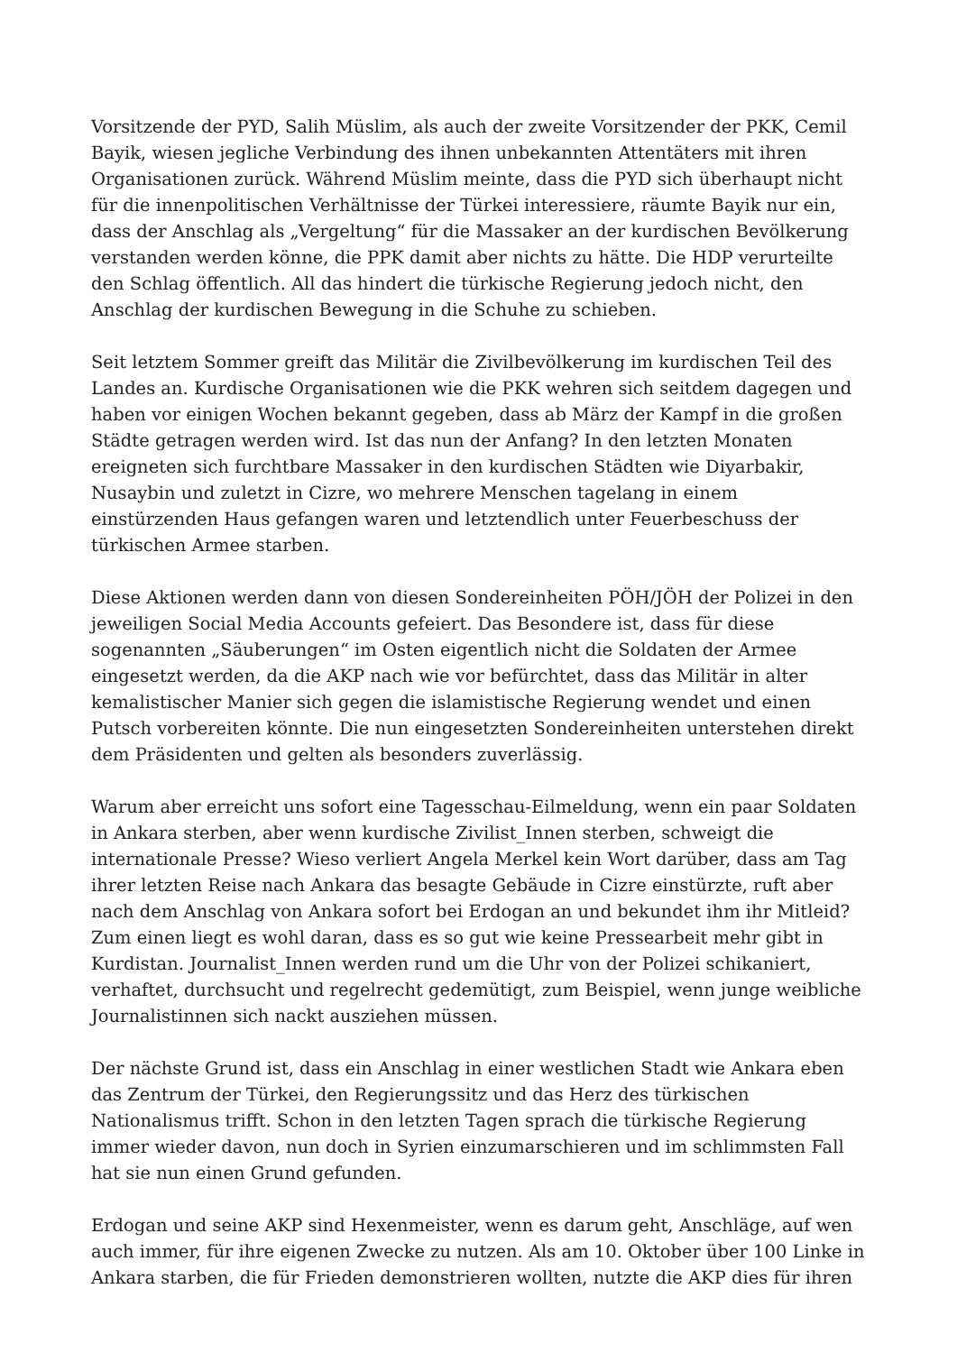Vorsitzende der PYD, Salih Müslim, als auch der zweite Vorsitzender der PKK, Cemil Bayik, wiesen jegliche Verbindung des ihnen unbekannten Attentäters mit ihren Organisationen zurück. Während Müslim meinte, dass die PYD sich überhaupt nicht für die innenpolitischen Verhältnisse der Türkei interessiere, räumte Bayik nur ein, dass der Anschlag als „Vergeltung“ für die Massaker an der kurdischen Bevölkerung verstanden werden könne, die PPK damit aber nichts zu hätte. Die HDP verurteilte den Schlag öffentlich. All das hindert die türkische Regierung jedoch nicht, den Anschlag der kurdischen Bewegung in die Schuhe zu schieben.
Seit letztem Sommer greift das Militär die Zivilbevölkerung im kurdischen Teil des Landes an. Kurdische Organisationen wie die PKK wehren sich seitdem dagegen und haben vor einigen Wochen bekannt gegeben, dass ab März der Kampf in die großen Städte getragen werden wird. Ist das nun der Anfang? In den letzten Monaten ereigneten sich furchtbare Massaker in den kurdischen Städten wie Diyarbakir, Nusaybin und zuletzt in Cizre, wo mehrere Menschen tagelang in einem einstürzenden Haus gefangen waren und letztendlich unter Feuerbeschuss der türkischen Armee starben.
Diese Aktionen werden dann von diesen Sondereinheiten PÖH/JÖH der Polizei in den jeweiligen Social Media Accounts gefeiert. Das Besondere ist, dass für diese sogenannten „Säuberungen“ im Osten eigentlich nicht die Soldaten der Armee eingesetzt werden, da die AKP nach wie vor befürchtet, dass das Militär in alter kemalistischer Manier sich gegen die islamistische Regierung wendet und einen Putsch vorbereiten könnte. Die nun eingesetzten Sondereinheiten unterstehen direkt dem Präsidenten und gelten als besonders zuverlässig.
Warum aber erreicht uns sofort eine Tagesschau-Eilmeldung, wenn ein paar Soldaten in Ankara sterben, aber wenn kurdische Zivilist_Innen sterben, schweigt die internationale Presse? Wieso verliert Angela Merkel kein Wort darüber, dass am Tag ihrer letzten Reise nach Ankara das besagte Gebäude in Cizre einstürzte, ruft aber nach dem Anschlag von Ankara sofort bei Erdogan an und bekundet ihm ihr Mitleid? Zum einen liegt es wohl daran, dass es so gut wie keine Pressearbeit mehr gibt in Kurdistan. Journalist_Innen werden rund um die Uhr von der Polizei schikaniert, verhaftet, durchsucht und regelrecht gedemütigt, zum Beispiel, wenn junge weibliche Journalistinnen sich nackt ausziehen müssen.
Der nächste Grund ist, dass ein Anschlag in einer westlichen Stadt wie Ankara eben das Zentrum der Türkei, den Regierungssitz und das Herz des türkischen Nationalismus trifft. Schon in den letzten Tagen sprach die türkische Regierung immer wieder davon, nun doch in Syrien einzumarschieren und im schlimmsten Fall hat sie nun einen Grund gefunden.
Erdogan und seine AKP sind Hexenmeister, wenn es darum geht, Anschläge, auf wen auch immer, für ihre eigenen Zwecke zu nutzen. Als am 10. Oktober über 100 Linke in Ankara starben, die für Frieden demonstrieren wollten, nutzte die AKP dies für ihren